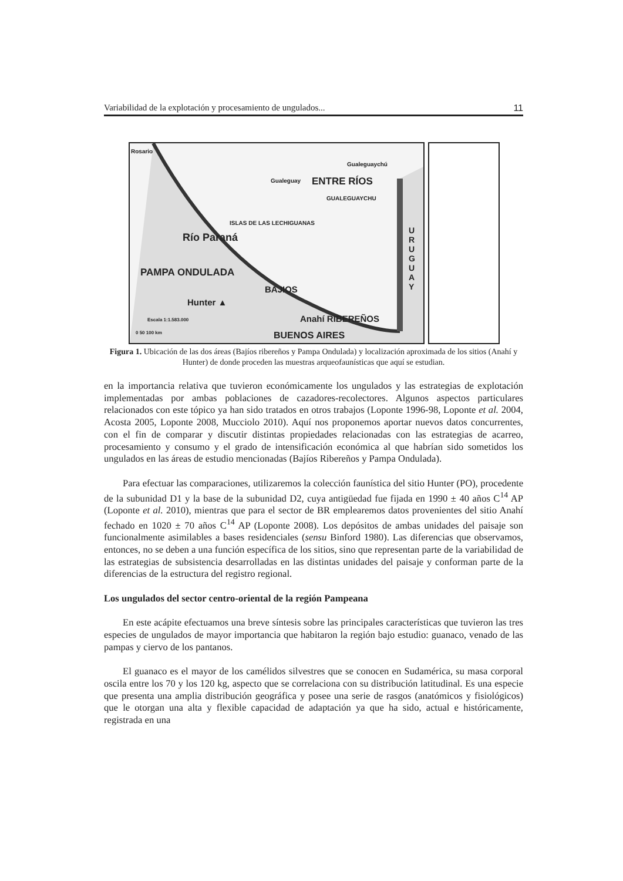Variabilidad de la explotación y procesamiento de ungulados... 11
Rosario
Gualeguaychú
Gualeguay ENTRE RÍOS
GUALEGUAYCHU
ISLAS DE LAS LECHIGUANAS
Río Paraná
PAMPA ONDULADA
BAJIOS
Hunter ▲
Anahí RIBEREÑOS Escala 1:1.583.000
0 50 100 km BUENOS AIRES
U R U G U A Y
Figura 1. Ubicación de las dos áreas (Bajíos ribereños y Pampa Ondulada) y localización aproximada de los sitios (Anahí y Hunter) de donde proceden las muestras arqueofaunísticas que aquí se estudian.
en la importancia relativa que tuvieron económicamente los ungulados y las estrategias de explotación implementadas por ambas poblaciones de cazadores-recolectores. Algunos aspectos particulares relacionados con este tópico ya han sido tratados en otros trabajos (Loponte 1996-98, Loponte et al. 2004, Acosta 2005, Loponte 2008, Mucciolo 2010). Aquí nos proponemos aportar nuevos datos concurrentes, con el fin de comparar y discutir distintas propiedades relacionadas con las estrategias de acarreo, procesamiento y consumo y el grado de intensificación económica al que habrían sido sometidos los ungulados en las áreas de estudio mencionadas (Bajíos Ribereños y Pampa Ondulada).
Para efectuar las comparaciones, utilizaremos la colección faunística del sitio Hunter (PO), procedente de la subunidad D1 y la base de la subunidad D2, cuya antigüedad fue fijada en 1990 ± 40 años C<sup>14</sup> AP (Loponte et al. 2010), mientras que para el sector de BR emplearemos datos provenientes del sitio Anahí fechado en 1020 ± 70 años C<sup>14</sup> AP (Loponte 2008). Los depósitos de ambas unidades del paisaje son funcionalmente asimilables a bases residenciales (sensu Binford 1980). Las diferencias que observamos, entonces, no se deben a una función específica de los sitios, sino que representan parte de la variabilidad de las estrategias de subsistencia desarrolladas en las distintas unidades del paisaje y conforman parte de la diferencias de la estructura del registro regional.
Los ungulados del sector centro-oriental de la región Pampeana
En este acápite efectuamos una breve síntesis sobre las principales características que tuvieron las tres especies de ungulados de mayor importancia que habitaron la región bajo estudio: guanaco, venado de las pampas y ciervo de los pantanos.
El guanaco es el mayor de los camélidos silvestres que se conocen en Sudamérica, su masa corporal oscila entre los 70 y los 120 kg, aspecto que se correlaciona con su distribución latitudinal. Es una especie que presenta una amplia distribución geográfica y posee una serie de rasgos (anatómicos y fisiológicos) que le otorgan una alta y flexible capacidad de adaptación ya que ha sido, actual e históricamente, registrada en una